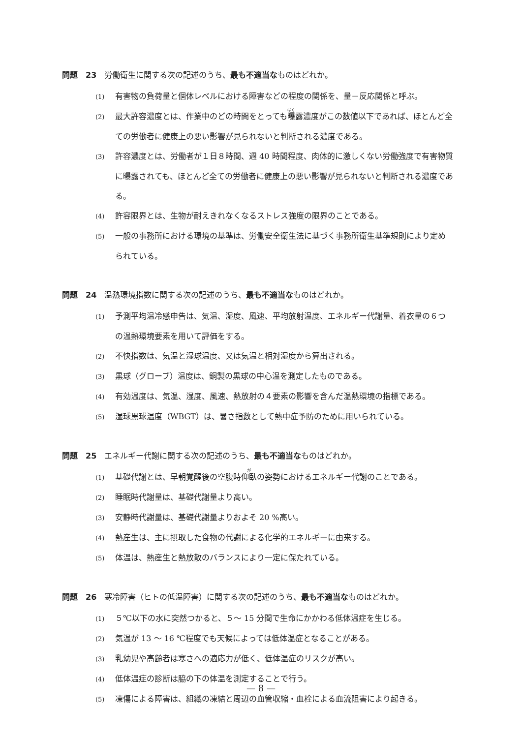問題　23　労働衛生に関する次の記述のうち、最も不適当なものはどれか。
(1) 有害物の負荷量と個体レベルにおける障害などの程度の関係を、量－反応関係と呼ぶ。
(2) 最大許容濃度とは、作業中のどの時間をとっても曝露濃度がこの数値以下であれば、ほとんど全ての労働者に健康上の悪い影響が見られないと判断される濃度である。
(3) 許容濃度とは、労働者が１日８時間、週 40 時間程度、肉体的に激しくない労働強度で有害物質に曝露されても、ほとんど全ての労働者に健康上の悪い影響が見られないと判断される濃度である。
(4) 許容限界とは、生物が耐えきれなくなるストレス強度の限界のことである。
(5) 一般の事務所における環境の基準は、労働安全衛生法に基づく事務所衛生基準規則により定められている。
問題　24　温熱環境指数に関する次の記述のうち、最も不適当なものはどれか。
(1) 予測平均温冷感申告は、気温、湿度、風速、平均放射温度、エネルギー代謝量、着衣量の６つの温熱環境要素を用いて評価をする。
(2) 不快指数は、気温と湿球温度、又は気温と相対湿度から算出される。
(3) 黒球（グローブ）温度は、銅製の黒球の中心温を測定したものである。
(4) 有効温度は、気温、湿度、風速、熱放射の４要素の影響を含んだ温熱環境の指標である。
(5) 湿球黒球温度（WBGT）は、暑さ指数として熱中症予防のために用いられている。
問題　25　エネルギー代謝に関する次の記述のうち、最も不適当なものはどれか。
(1) 基礎代謝とは、早朝覚醒後の空腹時仰臥の姿勢におけるエネルギー代謝のことである。
(2) 睡眠時代謝量は、基礎代謝量より高い。
(3) 安静時代謝量は、基礎代謝量よりおよそ 20 %高い。
(4) 熱産生は、主に摂取した食物の代謝による化学的エネルギーに由来する。
(5) 体温は、熱産生と熱放散のバランスにより一定に保たれている。
問題　26　寒冷障害（ヒトの低温障害）に関する次の記述のうち、最も不適当なものはどれか。
(1) ５℃以下の水に突然つかると、５～ 15 分間で生命にかかわる低体温症を生じる。
(2) 気温が 13 ～ 16 ℃程度でも天候によっては低体温症となることがある。
(3) 乳幼児や高齢者は寒さへの適応力が低く、低体温症のリスクが高い。
(4) 低体温症の診断は脇の下の体温を測定することで行う。
(5) 凍傷による障害は、組織の凍結と周辺の血管収縮・血栓による血流阻害により起きる。
— 8 —